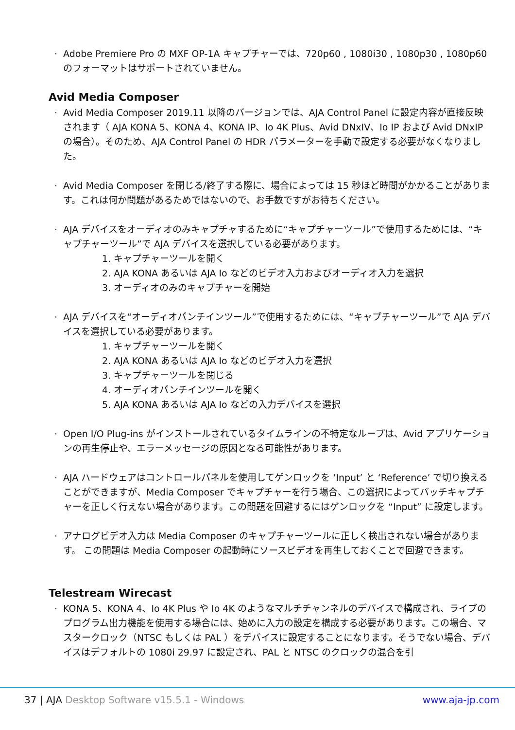Adobe Premiere Pro の MXF OP-1A キャプチャーでは、720p60 , 1080i30 , 1080p30 , 1080p60 のフォーマットはサポートされていません。
Avid Media Composer
Avid Media Composer 2019.11 以降のバージョンでは、AJA Control Panel に設定内容が直接反映されます（ AJA KONA 5、KONA 4、KONA IP、Io 4K Plus、Avid DNxIV、Io IP および Avid DNxIP の場合）。そのため、AJA Control Panel の HDR パラメーターを手動で設定する必要がなくなりました。
Avid Media Composer を閉じる/終了する際に、場合によっては 15 秒ほど時間がかかることがあります。これは何か問題があるためではないので、お手数ですがお待ちください。
AJA デバイスをオーディオのみキャプチャするために“キャプチャーツール”で使用するためには、“キャプチャーツール”で AJA デバイスを選択している必要があります。
1. キャプチャーツールを開く
2. AJA KONA あるいは AJA Io などのビデオ入力およびオーディオ入力を選択
3. オーディオのみのキャプチャーを開始
AJA デバイスを“オーディオパンチインツール”で使用するためには、“キャプチャーツール”で AJA デバイスを選択している必要があります。
1. キャプチャーツールを開く
2. AJA KONA あるいは AJA Io などのビデオ入力を選択
3. キャプチャーツールを閉じる
4. オーディオパンチインツールを開く
5. AJA KONA あるいは AJA Io などの入力デバイスを選択
Open I/O Plug-ins がインストールされているタイムラインの不特定なループは、Avid アプリケーションの再生停止や、エラーメッセージの原因となる可能性があります。
AJA ハードウェアはコントロールパネルを使用してゲンロックを ‘Input’ と ‘Reference’ で切り換えることができますが、Media Composer でキャプチャーを行う場合、この選択によってバッチキャプチャーを正しく行えない場合があります。この問題を回避するにはゲンロックを “Input” に設定します。
アナログビデオ入力は Media Composer のキャプチャーツールに正しく検出されない場合があります。 この問題は Media Composer の起動時にソースビデオを再生しておくことで回避できます。
Telestream Wirecast
KONA 5、KONA 4、Io 4K Plus や Io 4K のようなマルチチャンネルのデバイスで構成され、ライブのプログラム出力機能を使用する場合には、始めに入力の設定を構成する必要があります。この場合、マスタークロック（NTSC もしくは PAL ）をデバイスに設定することになります。そうでない場合、デバイスはデフォルトの 1080i 29.97 に設定され、PAL と NTSC のクロックの混合を引
37 | AJA Desktop Software v15.5.1 - Windows www.aja-jp.com